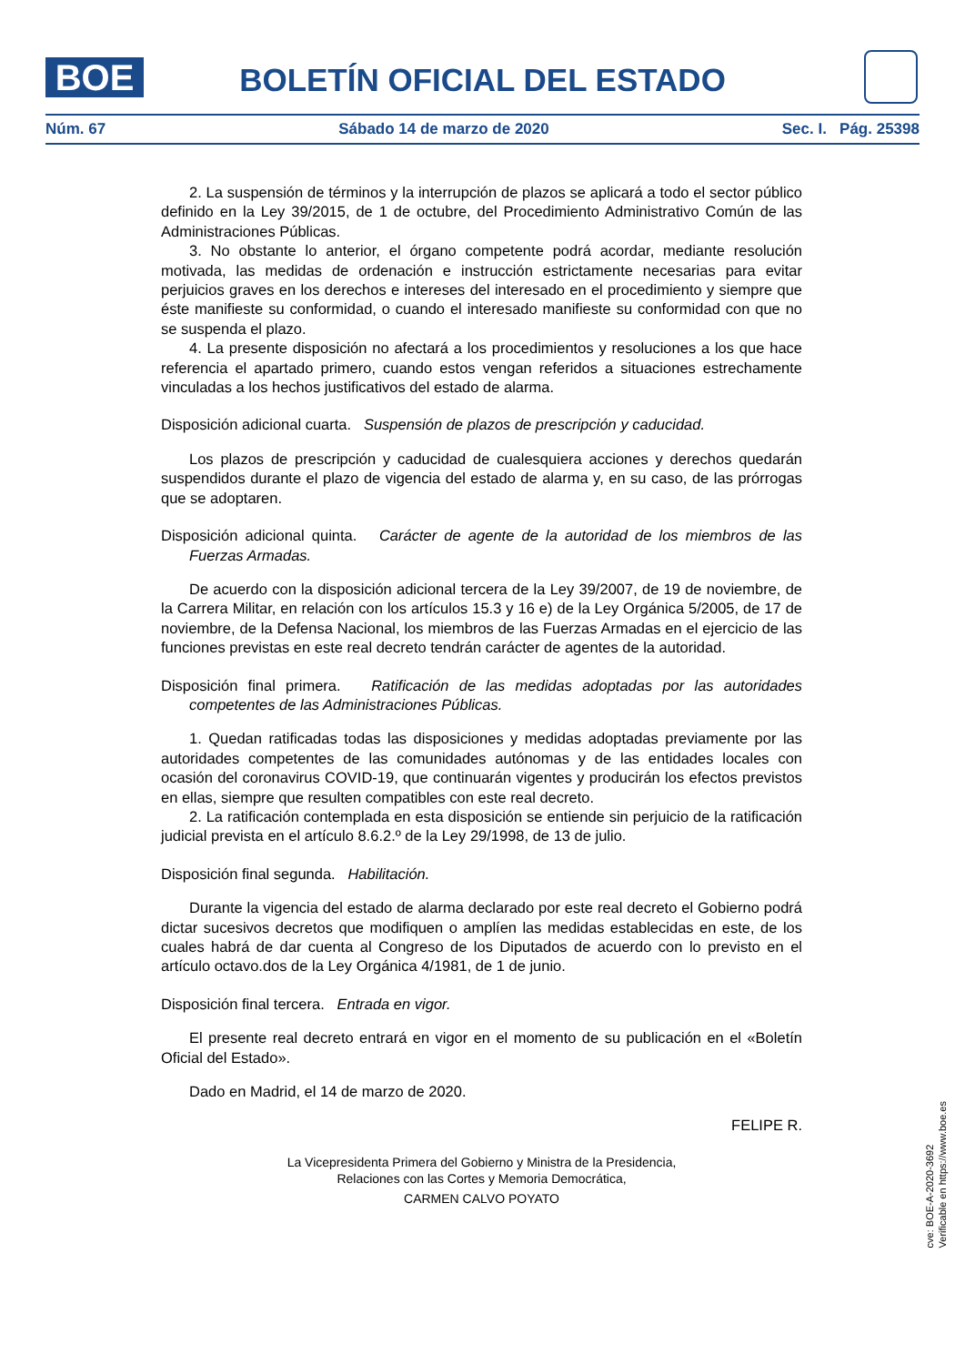BOE
BOLETÍN OFICIAL DEL ESTADO
Núm. 67 Sábado 14 de marzo de 2020 Sec. I. Pág. 25398
2. La suspensión de términos y la interrupción de plazos se aplicará a todo el sector público definido en la Ley 39/2015, de 1 de octubre, del Procedimiento Administrativo Común de las Administraciones Públicas.
3. No obstante lo anterior, el órgano competente podrá acordar, mediante resolución motivada, las medidas de ordenación e instrucción estrictamente necesarias para evitar perjuicios graves en los derechos e intereses del interesado en el procedimiento y siempre que éste manifieste su conformidad, o cuando el interesado manifieste su conformidad con que no se suspenda el plazo.
4. La presente disposición no afectará a los procedimientos y resoluciones a los que hace referencia el apartado primero, cuando estos vengan referidos a situaciones estrechamente vinculadas a los hechos justificativos del estado de alarma.
Disposición adicional cuarta. Suspensión de plazos de prescripción y caducidad.
Los plazos de prescripción y caducidad de cualesquiera acciones y derechos quedarán suspendidos durante el plazo de vigencia del estado de alarma y, en su caso, de las prórrogas que se adoptaren.
Disposición adicional quinta. Carácter de agente de la autoridad de los miembros de las Fuerzas Armadas.
De acuerdo con la disposición adicional tercera de la Ley 39/2007, de 19 de noviembre, de la Carrera Militar, en relación con los artículos 15.3 y 16 e) de la Ley Orgánica 5/2005, de 17 de noviembre, de la Defensa Nacional, los miembros de las Fuerzas Armadas en el ejercicio de las funciones previstas en este real decreto tendrán carácter de agentes de la autoridad.
Disposición final primera. Ratificación de las medidas adoptadas por las autoridades competentes de las Administraciones Públicas.
1. Quedan ratificadas todas las disposiciones y medidas adoptadas previamente por las autoridades competentes de las comunidades autónomas y de las entidades locales con ocasión del coronavirus COVID-19, que continuarán vigentes y producirán los efectos previstos en ellas, siempre que resulten compatibles con este real decreto.
2. La ratificación contemplada en esta disposición se entiende sin perjuicio de la ratificación judicial prevista en el artículo 8.6.2.º de la Ley 29/1998, de 13 de julio.
Disposición final segunda. Habilitación.
Durante la vigencia del estado de alarma declarado por este real decreto el Gobierno podrá dictar sucesivos decretos que modifiquen o amplíen las medidas establecidas en este, de los cuales habrá de dar cuenta al Congreso de los Diputados de acuerdo con lo previsto en el artículo octavo.dos de la Ley Orgánica 4/1981, de 1 de junio.
Disposición final tercera. Entrada en vigor.
El presente real decreto entrará en vigor en el momento de su publicación en el «Boletín Oficial del Estado».
Dado en Madrid, el 14 de marzo de 2020.
FELIPE R.
La Vicepresidenta Primera del Gobierno y Ministra de la Presidencia,
Relaciones con las Cortes y Memoria Democrática,
CARMEN CALVO POYATO
cve: BOE-A-2020-3692
Verificable en https://www.boe.es